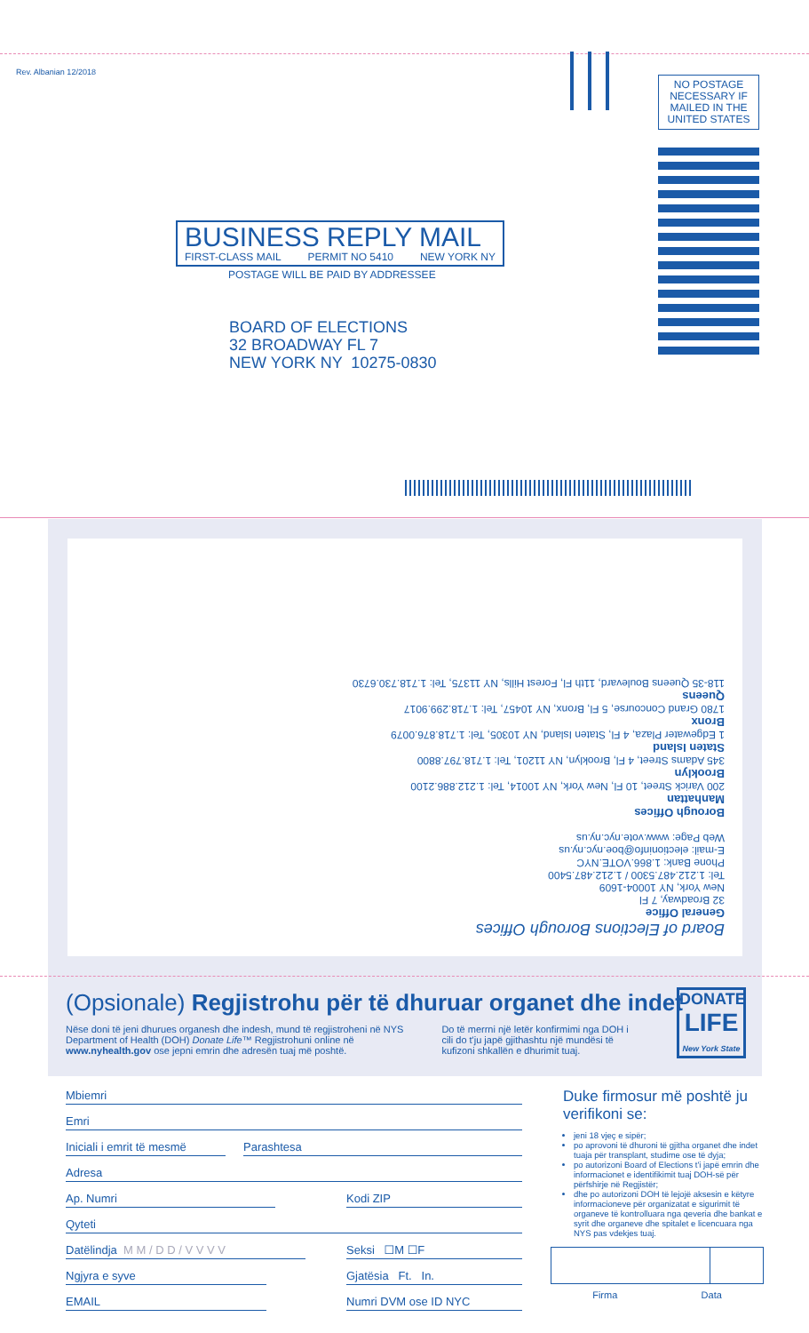Rev. Albanian 12/2018
NO POSTAGE NECESSARY IF MAILED IN THE UNITED STATES
BUSINESS REPLY MAIL
FIRST-CLASS MAIL PERMIT NO 5410 NEW YORK NY
POSTAGE WILL BE PAID BY ADDRESSEE
BOARD OF ELECTIONS
32 BROADWAY FL 7
NEW YORK NY 10275-0830
Board of Elections Borough Offices
General Office
32 Broadway, 7 Fl
New York, NY 10004-1609
Tel: 1.212.487.5300 / 1.212.487.5400
Phone Bank: 1.866.VOTE.NYC
E-mail: electioninfo@boe.nyc.ny.us
Web Page: www.vote.nyc.ny.us
Borough Offices
Manhattan
200 Varick Street, 10 Fl, New York, NY 10014, Tel: 1.212.886.2100
Brooklyn
345 Adams Street, 4 Fl, Brooklyn, NY 11201, Tel: 1.718.797.8800
Staten Island
1 Edgewater Plaza, 4 Fl, Staten Island, NY 10305, Tel: 1.718.876.0079
Bronx
1780 Grand Concourse, 5 Fl, Bronx, NY 10457, Tel: 1.718.299.9017
Queens
118-35 Queens Boulevard, 11th Fl, Forest Hills, NY 11375, Tel: 1.718.730.6730
(Opsionale) Regjistrohu për të dhuruar organet dhe indet
Nëse doni të jeni dhurues organesh dhe indesh, mund të regjistroheni në NYS Department of Health (DOH) Donate Life™ Regjistrohuni online në www.nyhealth.gov ose jepni emrin dhe adresën tuaj më poshtë.
Do të merrni një letër konfirmimi nga DOH i cili do t'ju japë gjithashtu një mundësi të kufizoni shkallën e dhurimit tuaj.
DONATE
LIFE
New York State
Mbiemri
Emri
Iniciali i emrit të mesmë
Parashtesa
Adresa
Ap. Numri Kodi ZIP
Qyteti
Datëlindja M M / D D / V V V V Seksi ☐M ☐F
Ngjyra e syve Gjatësia Ft. In.
EMAIL Numri DVM ose ID NYC
Duke firmosur më poshtë ju verifikoni se:
jeni 18 vjeç e sipër;
po aprovoni të dhuroni të gjitha organet dhe indet tuaja për transplant, studime ose të dyja;
po autorizoni Board of Elections t'i japë emrin dhe informacionet e identifikimit tuaj DOH-së për përfshirje në Regjistër;
dhe po autorizoni DOH të lejojë aksesin e këtyre informacioneve për organizatat e sigurimit të organeve të kontrolluara nga qeveria dhe bankat e syrit dhe organeve dhe spitalet e licencuara nga NYS pas vdekjes tuaj.
Firma Data